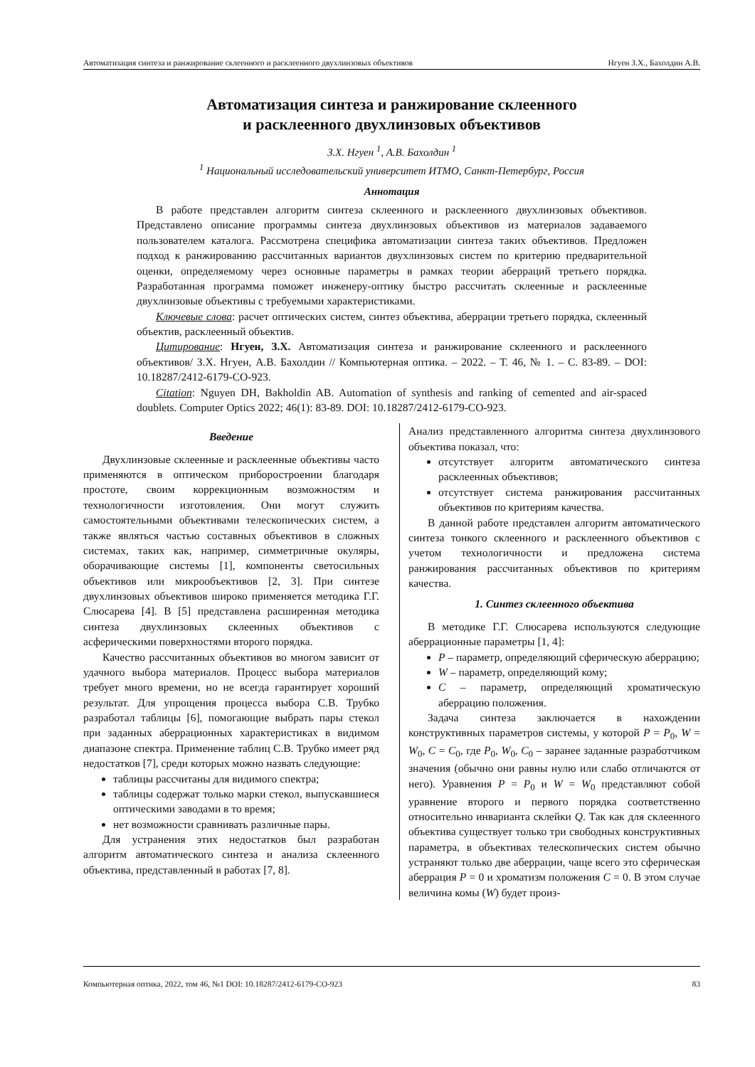Автоматизация синтеза и ранжирование склеенного и расклеенного двухлинзовых объективов Нгуен З.Х., Бахолдин А.В.
Автоматизация синтеза и ранжирование склеенного
и расклеенного двухлинзовых объективов
З.Х. Нгуен <sup>1</sup>, А.В. Бахолдин <sup>1</sup>
<sup>1</sup> Национальный исследовательский университет ИТМО, Санкт-Петербург, Россия
Аннотация
В работе представлен алгоритм синтеза склеенного и расклеенного двухлинзовых объективов. Представлено описание программы синтеза двухлинзовых объективов из материалов задаваемого пользователем каталога. Рассмотрена специфика автоматизации синтеза таких объективов. Предложен подход к ранжированию рассчитанных вариантов двухлинзовых систем по критерию предварительной оценки, определяемому через основные параметры в рамках теории аберраций третьего порядка. Разработанная программа поможет инженеру-оптику быстро рассчитать склеенные и расклеенные двухлинзовые объективы с требуемыми характеристиками.
Ключевые слова: расчет оптических систем, синтез объектива, аберрации третьего порядка, склеенный объектив, расклеенный объектив.
Цитирование: Нгуен, З.Х. Автоматизация синтеза и ранжирование склеенного и расклеенного объективов/ З.Х. Нгуен, А.В. Бахолдин // Компьютерная оптика. – 2022. – Т. 46, № 1. – С. 83-89. – DOI: 10.18287/2412-6179-CO-923.
Citation: Nguyen DH, Bakholdin AB. Automation of synthesis and ranking of cemented and air-spaced doublets. Computer Optics 2022; 46(1): 83-89. DOI: 10.18287/2412-6179-CO-923.
Введение
Двухлинзовые склеенные и расклеенные объективы часто применяются в оптическом приборостроении благодаря простоте, своим коррекционным возможностям и технологичности изготовления. Они могут служить самостоятельными объективами телескопических систем, а также являться частью составных объективов в сложных системах, таких как, например, симметричные окуляры, оборачивающие системы [1], компоненты светосильных объективов или микрообъективов [2, 3]. При синтезе двухлинзовых объективов широко применяется методика Г.Г. Слюсарева [4]. В [5] представлена расширенная методика синтеза двухлинзовых склеенных объективов с асферическими поверхностями второго порядка.
Качество рассчитанных объективов во многом зависит от удачного выбора материалов. Процесс выбора материалов требует много времени, но не всегда гарантирует хороший результат. Для упрощения процесса выбора С.В. Трубко разработал таблицы [6], помогающие выбрать пары стекол при заданных аберрационных характеристиках в видимом диапазоне спектра. Применение таблиц С.В. Трубко имеет ряд недостатков [7], среди которых можно назвать следующие:
таблицы рассчитаны для видимого спектра;
таблицы содержат только марки стекол, выпускавшиеся оптическими заводами в то время;
нет возможности сравнивать различные пары.
Для устранения этих недостатков был разработан алгоритм автоматического синтеза и анализа склеенного объектива, представленный в работах [7, 8].
Анализ представленного алгоритма синтеза двухлинзового объектива показал, что:
отсутствует алгоритм автоматического синтеза расклеенных объективов;
отсутствует система ранжирования рассчитанных объективов по критериям качества.
В данной работе представлен алгоритм автоматического синтеза тонкого склеенного и расклеенного объективов с учетом технологичности и предложена система ранжирования рассчитанных объективов по критериям качества.
1. Синтез склеенного объектива
В методике Г.Г. Слюсарева используются следующие аберрационные параметры [1, 4]:
P – параметр, определяющий сферическую аберрацию;
W – параметр, определяющий кому;
C – параметр, определяющий хроматическую аберрацию положения.
Задача синтеза заключается в нахождении конструктивных параметров системы, у которой P = P<sub>0</sub>, W = W<sub>0</sub>, C = C<sub>0</sub>, где P<sub>0</sub>, W<sub>0</sub>, C<sub>0</sub> – заранее заданные разработчиком значения (обычно они равны нулю или слабо отличаются от него). Уравнения P = P<sub>0</sub> и W = W<sub>0</sub> представляют собой уравнение второго и первого порядка соответственно относительно инварианта склейки Q. Так как для склеенного объектива существует только три свободных конструктивных параметра, в объективах телескопических систем обычно устраняют только две аберрации, чаще всего это сферическая аберрация P = 0 и хроматизм положения C = 0. В этом случае величина комы (W) будет произ-
Компьютерная оптика, 2022, том 46, №1 DOI: 10.18287/2412-6179-CO-923 83